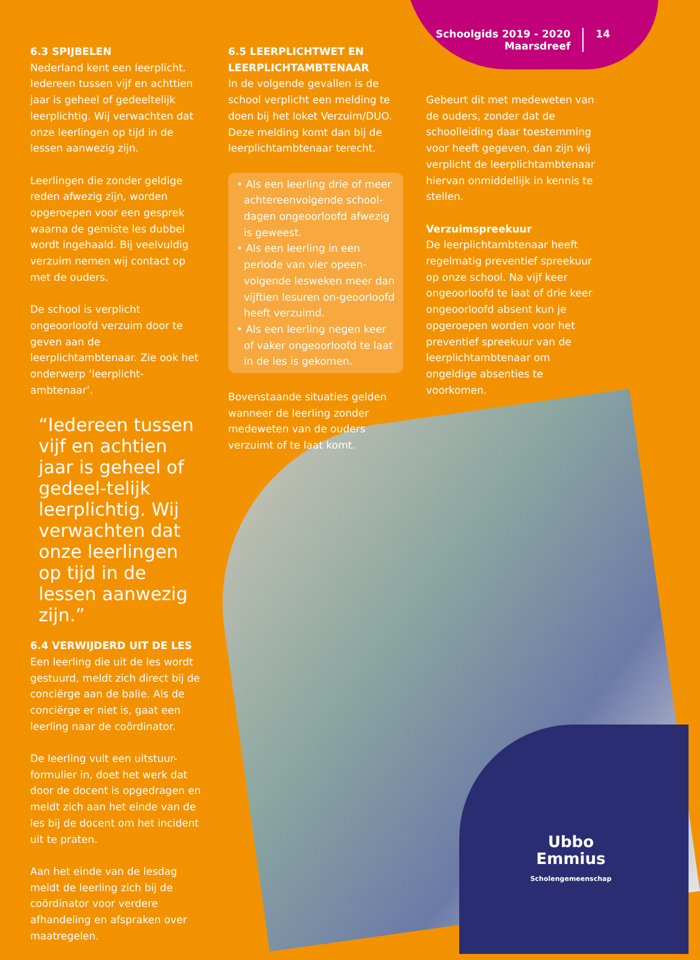Schoolgids 2019 - 2020
Maarsdreef
14
6.3 SPIJBELEN
Nederland kent een leerplicht. Iedereen tussen vijf en achttien jaar is geheel of gedeeltelijk leerplichtig. Wij verwachten dat onze leerlingen op tijd in de lessen aanwezig zijn.
Leerlingen die zonder geldige reden afwezig zijn, worden opgeroepen voor een gesprek waarna de gemiste les dubbel wordt ingehaald. Bij veelvuldig verzuim nemen wij contact op met de ouders.
De school is verplicht ongeoorloofd verzuim door te geven aan de leerplichtambtenaar. Zie ook het onderwerp ‘leerplicht-ambtenaar’.
“Iedereen tussen vijf en achtien jaar is geheel of gedeel-telijk leerplichtig. Wij verwachten dat onze leerlingen op tijd in de lessen aanwezig zijn.”
6.4 VERWIJDERD UIT DE LES
Een leerling die uit de les wordt gestuurd, meldt zich direct bij de conciërge aan de balie. Als de conciërge er niet is, gaat een leerling naar de coördinator.
De leerling vult een uitstuur-formulier in, doet het werk dat door de docent is opgedragen en meldt zich aan het einde van de les bij de docent om het incident uit te praten.
Aan het einde van de lesdag meldt de leerling zich bij de coördinator voor verdere afhandeling en afspraken over maatregelen.
6.5 LEERPLICHTWET EN LEERPLICHTAMBTENAAR
In de volgende gevallen is de school verplicht een melding te doen bij het loket Verzuim/DUO. Deze melding komt dan bij de leerplichtambtenaar terecht.
• Als een leerling drie of meer achtereenvolgende school-dagen ongeoorloofd afwezig is geweest.
• Als een leerling in een periode van vier opeen-volgende lesweken meer dan vijftien lesuren on-geoorloofd heeft verzuimd.
• Als een leerling negen keer of vaker ongeoorloofd te laat in de les is gekomen.
Bovenstaande situaties gelden wanneer de leerling zonder medeweten van de ouders verzuimt of te laat komt.
Gebeurt dit met medeweten van de ouders, zonder dat de schoolleiding daar toestemming voor heeft gegeven, dan zijn wij verplicht de leerplichtambtenaar hiervan onmiddellijk in kennis te stellen.
Verzuimspreekuur
De leerplichtambtenaar heeft regelmatig preventief spreekuur op onze school. Na vijf keer ongeoorloofd te laat of drie keer ongeoorloofd absent kun je opgeroepen worden voor het preventief spreekuur van de leerplichtambtenaar om ongeldige absenties te voorkomen.
Ubbo
Emmius
Scholengemeenschap